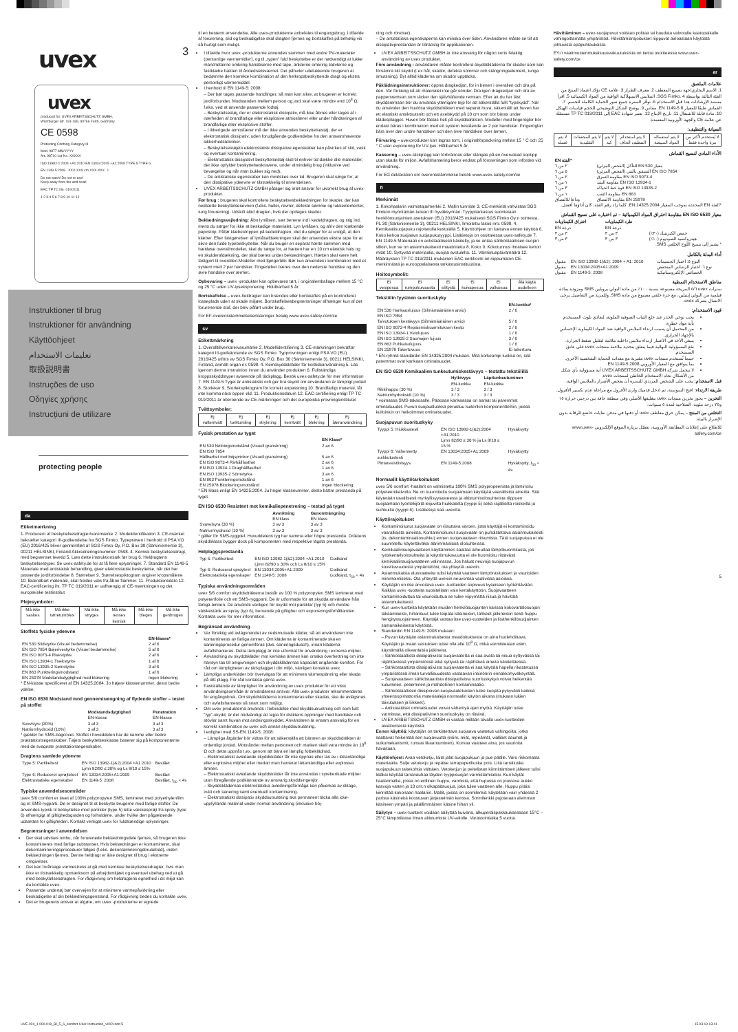uvex 3
uvex
produced for: UVEX ARBEITSSCHUTZ GMBH,
Würzburger Str. 181-189, 90766 Fürth, Germany
CE 0598
Protecting Clothing Category III
Mod. 9877 MM/YYYY
Art. 98710 Lot Nr.: XXXXX
ISO 13982-1:2004 +A1:2010 EN 13034:2005 +A1:2009 TYPE 5 TYPE 6
EN 1149-5:2008 XXX-XXX cm XXX-XXX L
Do not wash! Do not re-use!
Keep away from fire and heat!
EAC TP TC No. 019/2011
1 2 3 4 5 6 7 8 9 10 11 12
Instruktioner til brug
Instruktioner för användning
Käyttöohjeet
تعليمات الاستخدام
取扱説明書
Instruções de uso
Οδηγίες χρήσης
Instrucțiuni de utilizare
protecting people
da
Etiketmærkning
1. Producent af beskyttelsesdragter/varemærke 2. Modelidentifikation 3. CE-mærket bekræfter kategori III-godkendelse fra SGS Fimko. Typeprøven i henhold til PSA VO (EU) 2016/425 bliver gennemført af SGS Fimko Oy, P.O. Box 30 (Särkiniementie 3), 00211 HELSINKI, Finland Akkrediteringsnummer: 0598. 4. Kemisk beskyttelsesdragt, med begrænset levetid 5. Læs dette instruktionsark før brug 6. Heldragtens beskyttelsestyper. Se uvex-safety.de for at få flere oplysninger. 7. Standard EN 1149-5 Materiale med antistatisk behandling, giver elektrostatisk beskyttelse, når det har passende jordforbindelse 8. Størrelser 9. Størrelsespiktogram angiver kropsmålene 10. Brændbart materiale, skal holdes væk fra åbne flammer. 11. Produktionsdato 12. EAC-certificering iht. TP TC 019/2011 er uafhængig af CE-mærkningen og det europæiske testinstitut
Plejesymboler:
| Må ikke vaskes | Må ikke tørretumbles | Må ikke stryges | Må ikke renses kemisk | Må ikke bleges | Må ikke genbruges |
Stoffets fysiske ydeevne
| | EN-klasse* |
| --- | --- |
| EN 530 Slidstyrke (Visuel bedømmelse) | 2 af 6 |
| EN ISO 7854 Bøjerivestyrke (Visuel bedømmelse) | 5 af 6 |
| EN ISO 9073-4 Rivestyrke | 2 af 6 |
| EN ISO 13934-1 Trækstyrke | 1 af 6 |
| EN ISO 13935-2 Sømstyrke | 3 af 6 |
| EN 863 Punkteringsmodstand | 1 af 6 |
| EN 25978 Modstandsdygtighed mod blokering | Ingen blokering |
* EN-klasse specificeret af EN 14325:2004. Jo højere klassenummer, desto bedre ydelse.
EN ISO 6530 Modstand mod gennemtrængning af flydende stoffer – testet på stoffet
| | Modstandsdygtighed EN-klasse | Penetration EN-klasse |
| --- | --- | --- |
| Svovlsyre (30%) | 3 af 3 | 3 af 3 |
| Natriumhydroxid (10%) | 3 af 3 | 3 af 3 |
* gælder for SMS-bagcovet. Stoffet i hoveddelen har de samme eller bedre præstationsegenskaber. Tøjets beskyttelsesklasse baserer sig på komponenterne med de svageste præstationsegenskaber.
Dragtens samlede ydeevne
| Type 5: Partikeltest | EN ISO 13982-1(&2):2004 +A1:2010 Ljmn 82/90 ≤ 30% og Ls 8/10 ≤ 15% | Bestået |
| Type 6: Reduceret sprøjtetest | EN 13034:2005+A1:2009 | Bestået |
| Elektrostatiske egenskaber | EN 1149-5: 2008 | Bestået, t<sub>50</sub> < 4s |
Typiske anvendelsesområder
uvex 5/6 comfort er lavet af 100% polypropylen SMS, lamineret med polyethylenfilm og et SMS-rygparti. De er designet til at beskytte brugerne mod farlige stoffer. De anvendes typisk til beskyttelse mod partikler (type 5) lette væskesprøjt fra spray (type 6) afhængigt af giftighedsgraden og forholdene, under hvilke den pågældende udsættes for giftigheden. Kontakt venligst uvex for fuldstændige oplysninger.
Begrænsninger i anvendelsen
Der skal udvises omhu, når forurenede beklædningsdele fjernes, så brugeren ikke kontamineres med farlige substanser. Hvis beklædningen er kontamineret, skal dekontamineringsprocedurer følges (f.eks. dekontamineringsbrusebad), inden beklædningen fjernes. Denne heldragt er ikke designet til brug i ekstreme omgivelser.
Det kan forårsage varmestress at gå med kemiske beskyttelsesdragter, hvis man ikke er tilstrækkelig opmærksom på arbejdsmiljøet og eventuel ubehag ved at gå med beskyttelsesdragten. For rådgivning om heldragtens egnethed i dit miljø kan du kontakte uvex.
Passende undertøj bør overvejes for at minimere varmepåvirkning eller beskadigelse af din beklædningsgenstand. For rådgivning bedes du kontakte uvex.
Det er brugerens ansvar at afgøre, om uvex -produkterne er egnede
til en bestemt anvendelse. Alle uvex-produkterne anbefales til engangsbrug. I tilfælde af forurening, slid og beskadigelse skal dragten fjernes og bortskaffes på behørig vis så hurtigt som muligt.
I tilfælde hvor uvex -produkterne anvendes sammen med andre PV-materialer (personlige værnemidler), og til „typen“ fuld beskyttelse er det nødvendigt at lukke manchetterne omkring handskerne med tape, anklerne omkring støvlerne og fastklæbe hætten til åndedrætsværnet. Det påhviler udelukkende brugeren at bedømme den korrekte kombination af den helkropsbeskyttende dragt og ekstra personligt værnemiddel.
I henhold til EN 1149-5: 2008:
– Der bør tages passende handlinger, så man kan sikre, at brugeren er korrekt jordforbundet. Modstanden mellem person og jord skal være mindre end 10<sup>8</sup> Ω, f.eks. ved at anvende passende fodtøj.
– Beskyttelsestøj, der er elektrostatisk dissipativ, må ikke åbnes eller tages af i nærheden af brandfarlige eller eksplosive atmosfærer eller under håndteringen af brandfarlige eller eksplosive stoffer.
– I iltberigede atmosfærer må der ikke anvendes beskyttelsestøj, der er elektrostatisk dissipativ, uden forudgående godkendelse fra den ansvarshavende sikkerhedstekniker.
– Beskyttelsestøjets elektrostatisk dissipative egenskaber kan påvirkes af slid, vask og eventuel kontaminering.
– Elektrostatisk dissipativt beskyttelsestøj skal til enhver tid dække alle materialer, der ikke opfylder beskyttelseskravene, under almindelig brug (inklusive ved bevægelse og når man bukker sig ned).
– De antistatiske egenskaber kan mindskes over tid. Brugeren skal sørge for, at den dissipative ydeevne er tilstrækkelig til anvendelsen.
UVEX ARBEITSSCHUTZ GMBH påtager sig intet ansvar for ukorrekt brug af uvex-produkter.
Før brug : brugeren skal kontrollere beskyttelsesbeklædningen for skader, der kan nedsætte beskyttelsesevnen (f.eks. huller, revner, defekte sømme og lukkeelementer, tung forurening). Udskift altid dragten, hvis der opdages skader.
Beklædningsvejledning: Åbn lynlåsen, sæt benene ind i kedeldragten, og stig ind, mens du sørger for ikke at beskadige materialet. Lyn lynlåsen, og afriv den klæbende papirstrip. Påfør klæbestrippen på kedeldragten, idet du sørger for at undgå, at den klæber. Efter fastgørelsen af lynlåsafdækningen skal der anvendes ekstra tape for at sikre den fulde typebeskyttelse. Når du bruger en separat hætte sammen med hættløse overallmodeller, skal du sørge for, at hætten har en 10 cm elastisk hals og en skulderafdækning, der skal bæres under beklædningen. Hætten skal være helt fastgjort til overallen.Modeller med fgingerløb: Bør kun anvendes i kombination med et system med 2 par handsker. Fingerløbet bæres over den nederste handske og den øvre handske over ærmet.
Opbevaring – uvex -produkter kan opbevares tørt, i originalemballage mellem 15 °C og 25 °C uden UV-lyseksponering. Holdbarhed 5 år.
Bortskaffelse – uvex-heldragter kan brændes eller bortskaffes på en kontrolleret losseplads uden at skade miljøet. Bortskaffelsesbegrænsninger afhænger kun af det forurenende stof, der blev påført under brug.
For EF-overensstemmelseserklæringer besøg www.uvex-safety.com/ce
sv
Etikettmärkning
1. Overalltillverkare/varumärke 2. Modellidentifiering 3. CE-märkningen bekräftar kategori III-godkännande av SGS Fimko. Typprovningen enligt PSA VO (EU) 2016/425 utförs av SGS Fimko Oy, P.O. Box 30 (Särkiniementie 3), 00211 HELSINKI, Finland, anmält organ nr: 0598. 4. Kemskyddskläder för korttidsanvändning 5. Läs igenom denna instruktion innan du använder produkten 6. Fullständiga kroppsskyddstyper avseende på täckplagg. Besök uvex-safety.de för mer information 7. EN 1149-5 Tyget är antistatiskt och ger bra skydd om användaren är lämpligt jordad 8. Storlekar 9. Storlekspiktogram för korrekt anpassning 10. Brandfarligt material, får inte komma nära öppen eld. 11. Produktionsdatum 12. EAC-certifiering enligt TP TC 019/2011 är oberoende av CE-märkningen och det europeiska provningsinstitutet
Tvättsymboler:
| Ej vattentvätt | Ej torktumling | Ej strykning | Ej kemtvätt | Ej blekning | Ej återanvändning |
Fysisk prestation av tyget
| | EN Klass* |
| --- | --- |
| EN 530 Nötningsmotstånd (Visuell granskning) EN ISO 7854 | 2 av 6 |
| Hållbarhet mot böjsprickor (Visuell granskning) | 5 av 6 |
| EN ISO 9073-4 Rivhållfasthet | 2 av 6 |
| EN ISO 13934-1 Draghållfasthet | 1 av 6 |
| EN ISO 13935-2 Sömstyrka | 3 av 6 |
| EN 863 Punkteringsmotstånd | 1 av 6 |
| EN 25978 Blockeringsmotstånd | Ingen blockering |
* EN klass enligt EN 14325:2004. Ju högre klassnummer, desto bättre prestanda på tyget.
EN ISO 6530 Resistent mot kemikaliepenetrering – testad på tyget
| | Avstötning EN klass | Genomträngning EN klass |
| --- | --- | --- |
| Svavelsyra (30 %) | 3 av 3 | 3 av 3 |
| Natriumhydroxid (10 %) | 3 av 3 | 3 av 3 |
* gäller för SMS-ryggdel. Huvuddelens tyg har samma eller högre prestanda. Dräktens skyddsklass bygger dock på komponenten med respektive lägsta prestanda.
Helplaggsprestanda
| Typ 5: Partikeltest | EN ISO 13982-1(&2):2004 +A1:2010 Ljmn 82/90 ≤ 30% och Ls 8/10 ≤ 15% | Godkänd |
| Typ 6: Reducerat spraytest | EN 13034:2005+A1:2009 | Godkänd |
| Elektrostatiska egenskaper | EN 1149-5: 2008 | Godkänd, t<sub>50</sub> < 4s |
Typiska användningsområden
uvex 5/6 comfort skyddsdräkterna består av 100 % polypropylen SMS laminerat med polyetenfolie och ett SMS-ryggparti. De är utformade för att skydda användare från farliga ämnen. De används vanligen för skydd mot partiklar (typ 5) och mindre vätskestänk av spray (typ 6), beroende på giftighet och exponeringsförhållanden. Kontakta uvex för mer information.
Begränsad användning
Var försiktig vid avlägsnandet av nedsmutsade kläder, så att användaren inte kontamineras av farliga ämnen. Om kläderna är kontaminerade ska en saneringsprocedur genomföras (dvs. saneringsdusch), innan kläderna avfallshanteras. Detta täckplagg är inte utformat för användning i extrema miljöer.
Användning av skyddskläder mot kemiska ämnen kan orsaka överhettning om inte hänsyn tas till omgivningen och skyddsklädernas kapacitet angående komfort. För råd om lämpligheten av täckplagget i din miljö, vänligen kontakta uvex.
Lämpliga underkläder bör övervägas för att minimera värmespänning eller skada på ditt plagg. För råd kontakta gärna uvex.
Fastställande av lämplighet för användning av uvex produkter för ett visst användningsområde är användarens ansvar. Alla uvex produkter rekommenderas för engångsbruk. Om skyddskläderna kontamineras eller skadas, ska de avlägsnas och avfallshanteras så snart som möjligt.
Om uvex produkterna används i förbindelse med skyddsutrustning och som fullt “typ”-skydd, är det nödvändigt att tejpa för dräktens öppningar med handskar och stövlar samt huvan mot andningsskyddet. Användaren är ensam ansvarig för en korrekt kombination av uvex och annan skyddsutrustning.
I enlighet med SS-EN 1149-5: 2008:
– Lämpliga åtgärder bör vidtas för att säkerställa att bäraren av skyddsdräkten är ordentligt jordad. Motståndet mellan personen och marken skall vara mindre än 10<sup>8</sup> Ω och detta uppnås t.ex. genom att bära en lämplig fotbeklädnad.
– Elektrostatiskt avledande skyddskläder får inte öppnas eller tas av i lättantändliga eller explosiva miljöer eller medan man hanterar lättantändliga eller explosiva ämnen.
– Elektrostatiskt avledande skyddskläder får inte användas i syreberikade miljöer utan föregående godkännande av ansvarig skyddsingenjör.
– Skyddsklädernas elektrostatiska avledningsförmåga kan påverkas av slitage, tvätt och sanering samt eventuell kontaminering.
– Elektrostatiskt dissipativ skyddsutrustning ska permanent täcka alla icke-uppfyllande material under normal användning (inklusive böj-
ning och rörelser).
– De antistatiska egenskaperna kan minska över tiden. Användaren måste se till att dissipativprestandan är tillräcklig för applikationen.
UVEX ARBEITSSCHUTZ GMBH är inte ansvarig för någon sorts felaktig användning av uvex produkter.
Före användning : användaren måste kontrollera skyddskläderna för skador som kan försämra sitt skydd (t ex hål, skador, defekta sömmar och stängningselement, tunga smutsning). Byt alltid kläderna om skador upptäcks.
Påklädningsinstruktioner: öppna dragkedjan, för in benen i overallen och dra på den. Var försiktig så att materialet inte går sönder. Dra igen dragkedjan och dra av pappersremsan som täcker den självhäftande remsan. Efter att du har fäst skyddsremsan bör du använda ytterligare tejp för att säkerställa fullt "typskydd". När du använder den huvlösa skyddsdräkten med separat huva, säkerställ att huven har ett elastiskt ansiktsutsnitt och ett axelskydd på 10 cm som bör bäras under klädesplagget. Huven bör fästas helt på skyddsdräkten. Modeller med fingeröglor bör endast bäras i kombination med ett system bestående av 2 par handskar. Fingeröglan bärs över den undre handsken och den övre handsken över ärmen.
Förvaring – uvexprodukter kan lagras torrt, i originalförpackning mellan 15 ° C och 25 ° C utan exponering för UV-ljus. Hållbarhet 5 år.
Kassering – uvex-täckplagg kan förbrännas eller slängas på en övervakad soptipp utan skada för miljön. Avfallshantering beror endast på föroreningen som infördes vid användning.
För EG deklaration om överensstämmelse besök www.uvex-safety.com/ce
fi
Merkinnät
1. Kokohaalarin valmistaja/merkki 2. Mallin tunniste 3. CE-merkintä vahvistaa SGS Fimkon myöntämän luokan III hyväksynnän. Tyyppitarkastus suoritetaan henkilönsuojainten asetuksen (EU) 2016/425 mukaisesti SGS Fimko Oy:n toimesta, PL 30 (Särkiniementie 3), 00211 HELSINKI, Ilmoitettu laitos nro: 0598. 4. Kemikaalisuojapuku rajoitetulla kestoiällä 5. Käyttöohjeet on luettava ennen käyttöä 6. Koko kehoa suojaava suojapukutyyppi. Lisätietoja on osoitteessa uvex-safety.de 7. EN 1149-5 Materiaali on antistaattisesti käsitelty, ja se antaa sähköstaattisen suojan silloin, kun se on asianmukaisesti maadoitettu 8. Koko 9. Kokotunnus ilmaisee kehon mitat 10. Syttyvää materiaalia, suojaa avotulelta. 11. Valmistuspäivämäärä 12. Määräyksen TP TC 019/2011 mukainen EAC-sertifiointi on riippumaton CE-merkinnästä ja eurooppalaisesta tarkastusinstituutista.
Hoitosymbolit:
| Ei vesipesua | Ei rumpukuivausta | Ei silitystä | Ei kuivapesua | Ei valkaisua | Älä käytä uudelleen |
Tekstiilin fyysinen suorituskyky
| | EN-luokka* |
| --- | --- |
| EN 530 Hankauslujuus (Silmämääräinen arvio) EN ISO 7854 | 2 / 6 |
| Taivutuksen kestävyys (Silmämääräinen arvio) | 5 / 6 |
| EN ISO 9073-4 Repäismiskuormituksen kesto | 2 / 6 |
| EN ISO 13934-1 Vetolujuus | 1 / 6 |
| EN ISO 13935-2 Saumojen lujuus | 3 / 6 |
| EN 863 Puhkaisulujuus | 1 / 6 |
| EN 25978 Takertuvuus | Ei takertuva |
* EN-ryhmä standardin EN 14325:2004 mukaan. Mitä korkeampi luokka on, sitä paremmat ovat kankaan ominaisuudet.
EN ISO 6530 Kemikaalien tunkeutumiskestävyys – testattu tekstiilillä
| | Hylkivyys EN-luokka | Läpitunkeutuminen EN-luokka |
| --- | --- | --- |
| Rikkihappo (30 %) | 3 / 3 | 3 / 3 |
| Natriumhydroksidi (10 %) | 3 / 3 | 3 / 3 |
* voimassa SMS-takaosalle. Pääosan kankaassa on samat tai paremmat ominaisuudet. Puvun suojausluokka perustuu kuitenkin komponentteihin, joissa kulloinkin on heikoimmat ominaisuudet.
Suojapuvun suorituskyky
| Tyyppi 5: Hiukkastesti | EN ISO 13982-1(&2):2004 +A1:2010 Ljmn 82/90 ≤ 30 % ja Ls 8/10 ≤ 15 % | Hyväksytty |
| Tyyppi 6: Vähennetty suihkutustesti | EN 13034:2005+A1:2009 | Hyväksytty |
| Pintaresistiivisyys | EN 1149-5:2008 | Hyväksytty, t<sub>50</sub> < 4s |
Normaalit käyttötarkoitukset
uvex 5/6 oomfort -haalarit on valmistettu 100% SMS polypropeenista ja laminoitu polyeteenikalvolla. Ne on suunniteltu suojaamaan käyttäjää vaarallisilta aineilta. Sitä käytetään tavallisesti myrkyllisyysasteesta ja altistumisolosuhteista riippuen suojaamaan työntekijöitä leijuvilta hiukkasilta (tyyppi 5) sekä rajallisilta roiskeilta ja suihkuilta (tyyppi 6). Lisätietoja saa uvexilta.
Käyttörajoitukset
Kontaminoitunut suojavaate on riisuttava varoen, jotta käyttäjä ei kontaminoidu vaarallisista aineista. Kontaminoitunut suojavaate on puhdistettava asianmukaisesti (ts. dekontaminaatiosuihku) ennen suojavaatteen riisumista. Tätä suojapukua ei ole suunniteltu käytettäväksi äärimmäisissä olosuhteissa.
Kemikaalinsuojavaatteen käyttäminen saattaa aiheuttaa lämpökuormitusta, jos työskentelyolosuhteita ja käyttömukavuutta ei ole huomioitu riittävästi kemikaalinsuojavaatteen valinnassa. Jos haluat neuvoja suojapuvun soveltuvuudesta ympäristöösi, ota yhteyttä uvexiin.
Asianmukaisia alusvaatteita tulisi käyttää vaatteen lämpörasituksen ja vaurioiden minimoimiseksi. Ota yhteyttä uvexiin neuvontaa vaativissa asioissa.
Käyttäjän on itse arvioitava uvex -tuotteiden sopivuus kyseiseen työtehtävään. Kaikkia uvex -tuotteita suositellaan vain kertakäyttöön. Suojavaatteen kontaminoiduttua tai vaurioiduttua se tulee viipymättä riisua ja hävittää asianmukaisesti.
Kun uvex-tuotteita käytetään muiden henkilösuojainten kanssa kokovartalosuojan takaamiseksi, hihansuut tulee teipata käsineisiin, lahkeet jalkineisiin sekä huppu hengityssuojaimeen. Käyttäjä vastaa itse uvex-tuotteiden ja lisähenkilösuojainten samanaikaisesta käytöstä.
Standardin EN 1149-5: 2008 mukaan:
– Puvun käyttäjän asianmukaisesta maadoituksesta on aina huolehdittava. Käyttäjän ja maan vastuksen tulee olla alle 10<sup>8</sup> Ω, mikä varmistetaan esim. käyttämällä oikeanlaisia jalkineita.
– Sähköstaattista dissipatiivista suojavaatetta ei saa avata tai riisua syttyvässä tai räjähtävässä ympäristössä eikä syttyviä tai räjähtäviä aineita käsiteltäessä.
– Sähköstaattista dissipatiivista suojavaatetta ei saa käyttää hapella rikastetussa ympäristössä ilman turvallisuudesta vastaavan insinöörin ennakkohyväksyntää.
– Suojavaatteen sähköstaattista dissipatiivista suorituskykyä voivat heikentää kuluminen, peseminen ja mahdollinen kontaminaatio.
– Sähköstaattisen dissipoivan suojavaatetuksen tulee suojata pysyvästi kaikkia yhteensopimattomia materiaaleja normaalin käytön aikana (mukaan lukien taivutuksen ja liikkeet).
– Antistaattiset ominaisuudet voivat vähentyä ajan myötä. Käyttäjän tulee varmistaa, että dissipatiivinen suorituskyky on riittävä.
UVEX ARBEITSSCHUTZ GMBH ei vastaa millään tavalla uvex-tuotteiden asiattomasta käytöstä.
Ennen käyttöä: käyttäjän on tarkistettava suojaava vaatetus vahingoilta, jotka saattavat heikentää sen suojavuutta (esim. reiät, repeämät, vialliset saumat ja sulkumekanismit, runsas likaantuminen). Korvaa vaatteet aina, jos vaurioita havaitaan.
Käyttöohjeet: Avaa vetoketju, laita jalat suojapukuun ja pue päälle. Varo rikkomasta materiaalia. Sulje vetoketju ja repäise tarrapaperiliuska pois. Liitä tarraliuska suojapukuun taitekohtia välttäen. Vetoketjun ja peitelistan kiinnittämisen jälkeen tulisi lisäksi käyttää tarranauhaa täyden tyyppisuojan varmistamiseksi. Kun käytät haalarimallia, jossa on erillinen huppu, varmista, että hupussa on joustava aukko kasvoja varten ja 10 cm:n olkapääsuojus, joka tulee vaatteen alle. Huppu pitäisi kiinnittää kokonaan haalariin. Mallit, joissa on sormilenkit: käytetään vain yhdessä 2 parista käsineitä koostuvan järjestelmän kanssa. Sormilenkki pujotetaan alemman käsineen ympäri ja päällimmäinen käsine hihan yli.
Säilytys – uvex-tuotteet voidaan säilyttää kuivana, alkuperäispakkauksessaan 15°C – 25°C lämpötilassa ilman altistumista UV-valolle. Varastointiaika 5 vuotta.
Hävittäminen – uvex-suojapuvut voidaan polttaa tai haudata valvotulle kaatopaikalle vahingoittamatta ympäristöä. Hävittämisrajoitukset riippuvat ainoastaan käytöstä johtuvista epäpuhtauksista.
EY:n vaatimustenmukaisuusvakuutuksista on tietoa osoitteessa www.uvex-safety.com/ce
ar
علامات الملصق
1. الاسم التجاري/جهة تصنيع المعطف 2. معرف الطراز 3. علامة CE تؤكد اعتماد المنتج من الفئة الثالثة بواسطة SGS Fimko. 4. الملابس الاستهلاكية الواقية من المواد الكيميائية 5. اقرأ مستند الإرشادات هذا قبل الاستخدام 6. توفّر السترة جميع صور الحماية الكاملة للجسم. 7. القماش طبقًا للمعيار EN 1149-5 8. مقاس 9. يوضح الشكل التوضيحي للحجم قياسات الهيكل 10. مادة قابلة للاشتعال 11. تاريخ الإنتاج 12. تعتبر شهادة EAC إلى TP TC 019/2011 مستقلة عن علامة CE والجهة الأوروبية المعتمدة
الصيانة والتنظيف:
| لا يُستخدم لأكثر من مرة واحدة فقط | لا يتم استعماله المواد المبيضة | لا يتم استخدام التنظيف الجاف | لا يتم كيه | لا يتم المجففات التقليدية | لا يتم غسله |
الأداء المادي لنسيج القماش
| | *الفئة EN |
| --- | --- |
| معيار EN 530 للتآكل (الفحص المرئي) | ٢ من ٦ |
| EN ISO 7854 التشقق بالثني (الفحص المرئي) | ٥ من ٦ |
| EN ISO 9073-4 مقاومة التمزق | ٢ من ٦ |
| EN ISO 13934-1 مقاومة الشد | ١ من ٦ |
| EN ISO 13935-2 قوة خط الحياكة | ٣ من ٦ |
| EN 863 مقاومة الثقب | ١ من ٦ |
| EN 25978 مقاومة الالتصاق | وداعا للالتصاق |
*الفئة EN المحددة بموجب المعيار EN 14325:2004. كلما زاد رقم الفئة، كان أداؤها أفضل.
معيار EN ISO 6530 مقاومة اختراق المواد الكيميائية – تم اختباره على نسيج القماش
| | طرد الكيماويات درجة EN | اختراق الكيماويات درجة EN |
| --- | --- | --- |
| حمض الكبريتيك (٣٠٪) | ٣ من ٣ | ٣ من ٣ |
| هيدروكسيد الصوديوم (١٠٪) | ٣ من ٣ | ٣ من ٣ |
* يشير إلى نسيج اللوح الخلفي SMS.
أداء البدلة بالكامل
| النوع ٥: اختبار الجسيمات | EN ISO 13982-1(&2): 2004 + A1: 2010 | مقبول |
| نوع ٦: اختبار الرشاش المنخفض | EN 13034:2005+A1:2009 | مقبول |
| الخصائص الإلكتروستاتيكية | EN 1149-5: 2008 | مقبول |
مناطق الاستخدام النمطية
سترات uvex ٥/٦ المريحة مصنوعة بنسبة ١٠٠٪ من مادة البولي بروبلين SMS ومزودة بمادة قيلمية من البولي إيثيلين، مع جزء خلفي مصنوع من مادة SMS. وللمزيد من التفاصيل يرجى الاتصال بشركة uvex.
قيود الاستخدام:
يجب توخي الحذر عند خلع الثياب الصوفية الملوثة، لتفادي تلوث المستخدم بأية مواد خطرة.
من المحتمل أن يسبب ارتداء الملابس الواقية ضد المواد الكيماوية الإحساس بالإجهاد الحراري.
ينبغي الأخذ في الاعتبار ارتداء ملابس داخلية ملائمة لتقليل ضغط الحرارة.
تقع المسؤولية النهائية فيما يتعلق بتحديد ملاءمة منتجات uvex على عاتق المستخدم.
حينما تُستخدم منتجات uvex مقترنة مع معدات الحماية الشخصية الأخرى.
بما يتوافق مع المعيار الأوروبي EN 1149-5:2008.
لا تتحمل شركة UVEX ARBEITSSCHUTZ GMBH أية مسؤولية بأي شكل من الأشكال تجاه الاستخدام الخاطئ لمنتجات uvex.
قبل الاستخدام: يجب على الشخص المرتدي للسترة أن يفحص الأضرار بالملابس الواقية.
طريقة الارتداء: افتح السوستة، ثم ادخل قدميك وارتدِ الأفرول مع مراعاة عدم تكسير الأفرول.
التخزين – يجوز تخزين منتجات uvex بتغليفها الأصلي وفي منطقة جافة بين درجتي حرارة ١٥ و٢٥ درجة مئوية. الصلاحية لمدة ٥ سنوات.
التخلص من المنتج – يمكن حرق معاطف uvex أو دفنها في مدفن نفايات خاضع للرقابة بدون الإضرار بالبيئة.
للاطلاع على إعلانات المطابقة الأوروبية، تفضّل بزيارة الموقع الإلكتروني www.uvex-safety.com/ce
5
UVE-024_1.090.019_BI_5_6_comfort-User-Instruction_v002.indd 5 15.03.19 13:41